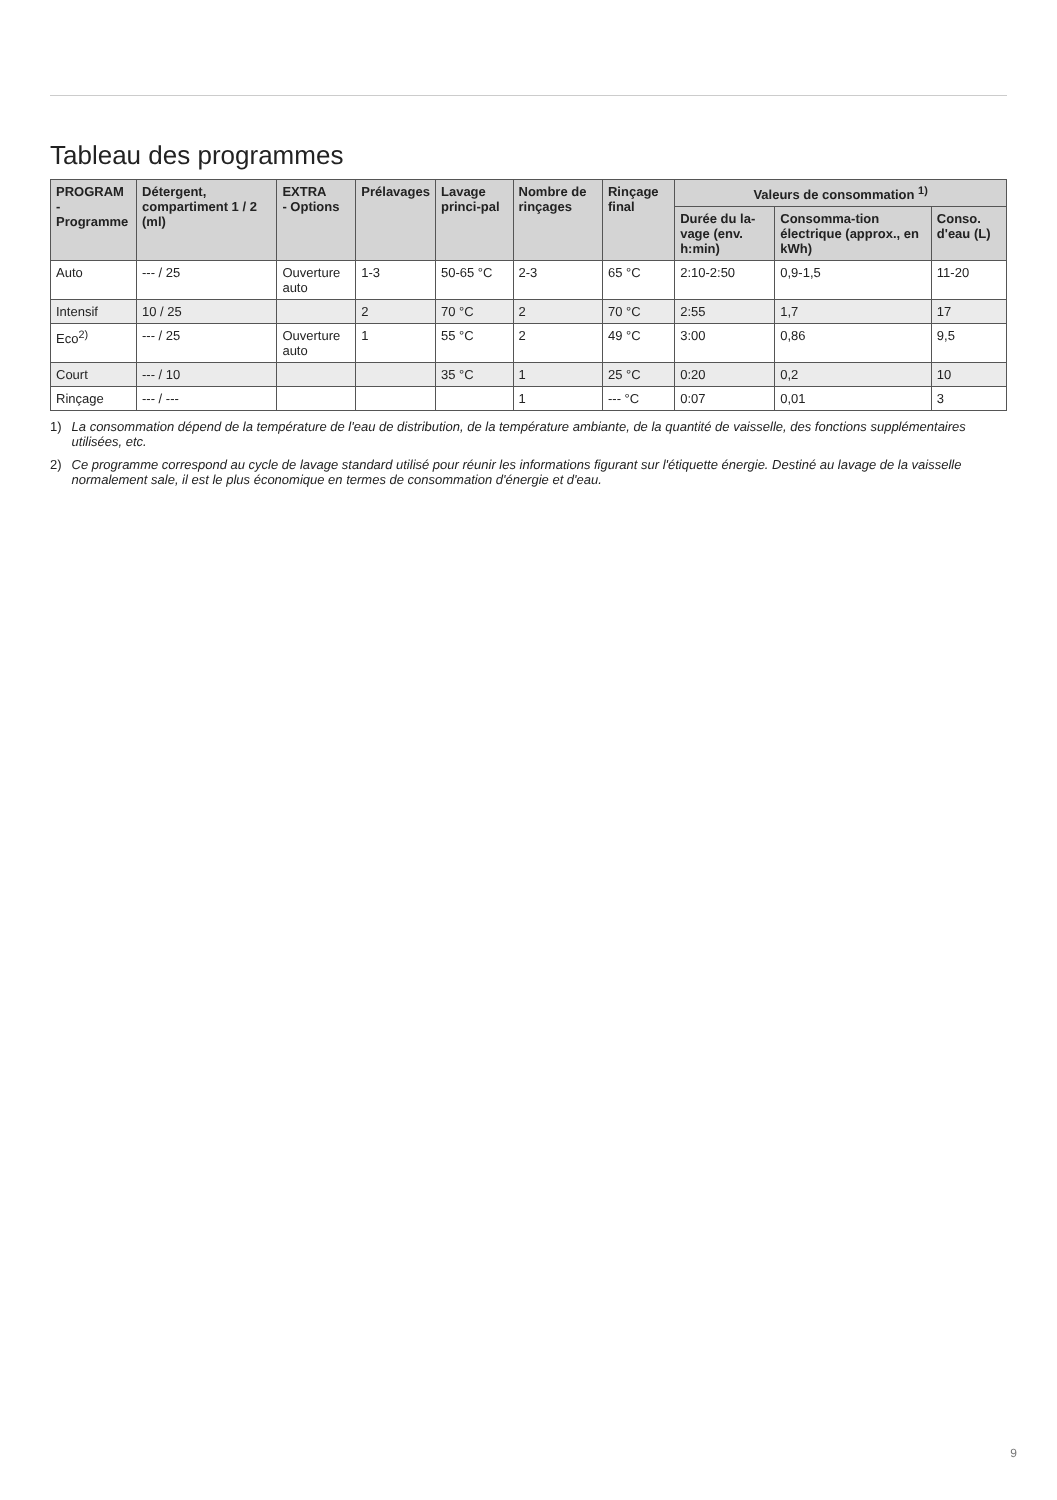Tableau des programmes
| PROGRAM - Programme | Détergent, compartiment 1 / 2 (ml) | EXTRA - Options | Prélavages | Lavage princi-pal | Nombre de rinçages | Rinçage final | Valeurs de consommation <sup>1)</sup> | | |
| --- | --- | --- | --- | --- | --- | --- | --- | --- | --- |
| | | | | | | | Durée du la-vage (env. h:min) | Consomma-tion électrique (approx., en kWh) | Conso. d'eau (L) |
| Auto | --- / 25 | Ouverture auto | 1-3 | 50-65 °C | 2-3 | 65 °C | 2:10-2:50 | 0,9-1,5 | 11-20 |
| Intensif | 10 / 25 | | 2 | 70 °C | 2 | 70 °C | 2:55 | 1,7 | 17 |
| Eco<sup>2)</sup> | --- / 25 | Ouverture auto | 1 | 55 °C | 2 | 49 °C | 3:00 | 0,86 | 9,5 |
| Court | --- / 10 | | | 35 °C | 1 | 25 °C | 0:20 | 0,2 | 10 |
| Rinçage | --- / --- | | | | 1 | --- °C | 0:07 | 0,01 | 3 |
1) La consommation dépend de la température de l'eau de distribution, de la température ambiante, de la quantité de vaisselle, des fonctions supplémentaires utilisées, etc.
2) Ce programme correspond au cycle de lavage standard utilisé pour réunir les informations figurant sur l'étiquette énergie. Destiné au lavage de la vaisselle normalement sale, il est le plus économique en termes de consommation d'énergie et d'eau.
9